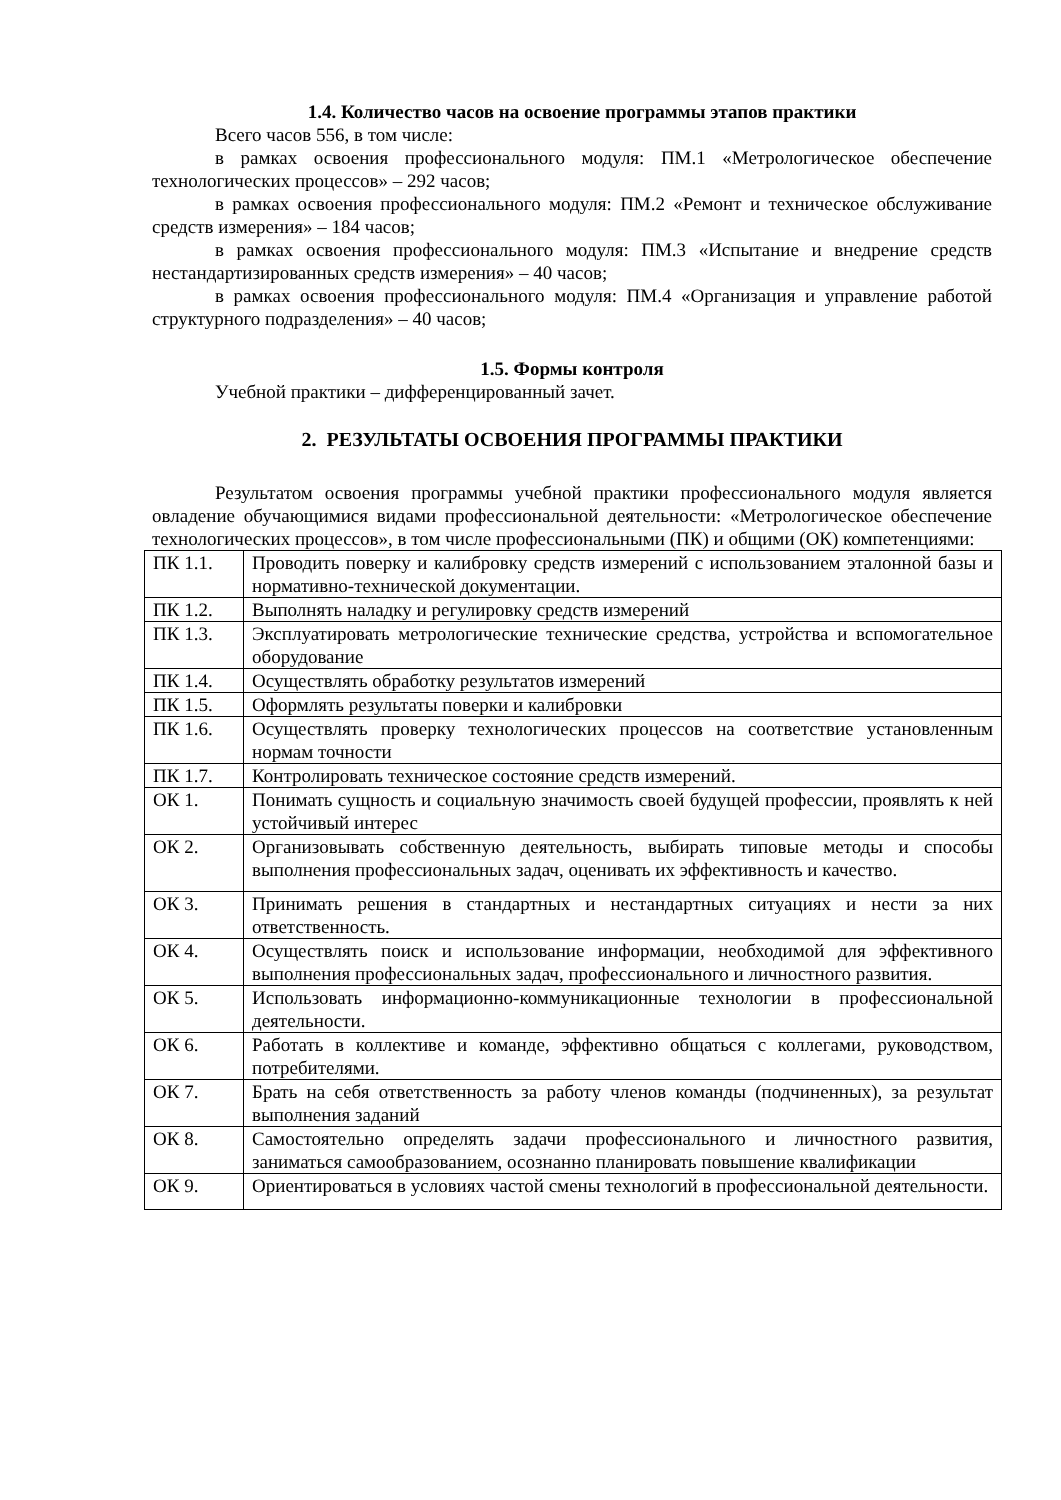1.4. Количество часов на освоение программы этапов практики
Всего часов 556, в том числе:
в рамках освоения профессионального модуля: ПМ.1 «Метрологическое обеспечение технологических процессов» – 292 часов;
в рамках освоения профессионального модуля: ПМ.2 «Ремонт и техническое обслуживание средств измерения» – 184 часов;
в рамках освоения профессионального модуля: ПМ.3 «Испытание и внедрение средств нестандартизированных средств измерения» – 40 часов;
в рамках освоения профессионального модуля: ПМ.4 «Организация и управление работой структурного подразделения» – 40 часов;
1.5. Формы контроля
Учебной практики – дифференцированный зачет.
2. РЕЗУЛЬТАТЫ ОСВОЕНИЯ ПРОГРАММЫ ПРАКТИКИ
Результатом освоения программы учебной практики профессионального модуля является овладение обучающимися видами профессиональной деятельности: «Метрологическое обеспечение технологических процессов», в том числе профессиональными (ПК) и общими (ОК) компетенциями:
| ПК 1.1. | Проводить поверку и калибровку средств измерений с использованием эталонной базы и нормативно-технической документации. |
| ПК 1.2. | Выполнять наладку и регулировку средств измерений |
| ПК 1.3. | Эксплуатировать метрологические технические средства, устройства и вспомогательное оборудование |
| ПК 1.4. | Осуществлять обработку результатов измерений |
| ПК 1.5. | Оформлять результаты поверки и калибровки |
| ПК 1.6. | Осуществлять проверку технологических процессов на соответствие установленным нормам точности |
| ПК 1.7. | Контролировать техническое состояние средств измерений. |
| ОК 1. | Понимать сущность и социальную значимость своей будущей профессии, проявлять к ней устойчивый интерес |
| ОК 2. | Организовывать собственную деятельность, выбирать типовые методы и способы выполнения профессиональных задач, оценивать их эффективность и качество. |
| ОК 3. | Принимать решения в стандартных и нестандартных ситуациях и нести за них ответственность. |
| ОК 4. | Осуществлять поиск и использование информации, необходимой для эффективного выполнения профессиональных задач, профессионального и личностного развития. |
| ОК 5. | Использовать информационно-коммуникационные технологии в профессиональной деятельности. |
| ОК 6. | Работать в коллективе и команде, эффективно общаться с коллегами, руководством, потребителями. |
| ОК 7. | Брать на себя ответственность за работу членов команды (подчиненных), за результат выполнения заданий |
| ОК 8. | Самостоятельно определять задачи профессионального и личностного развития, заниматься самообразованием, осознанно планировать повышение квалификации |
| ОК 9. | Ориентироваться в условиях частой смены технологий в профессиональной деятельности. |